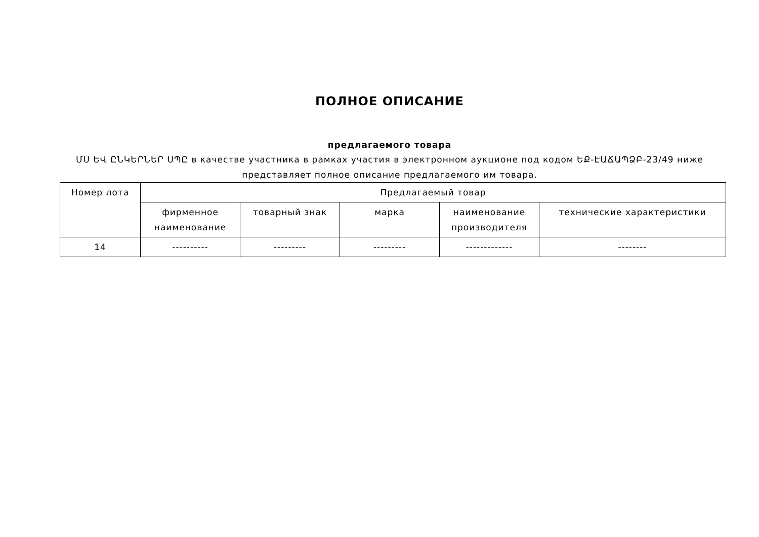ПОЛНОЕ ОПИСАНИЕ
предлагаемого товара
ՄՍ ԵՎ ԸՆԿԵՐՆԵՐ ՍՊԸ в качестве участника в рамках участия в электронном аукционе под кодом ԵՔ-ԷԱՃԱՊՁԲ-23/49 ниже представляет полное описание предлагаемого им товара.
| Номер лота | Предлагаемый товар | | | | |
| --- | --- | --- | --- | --- | --- |
| | фирменное наименование | товарный знак | марка | наименование производителя | технические характеристики |
| 14 | ---------- | --------- | --------- | ------------- | -------- |